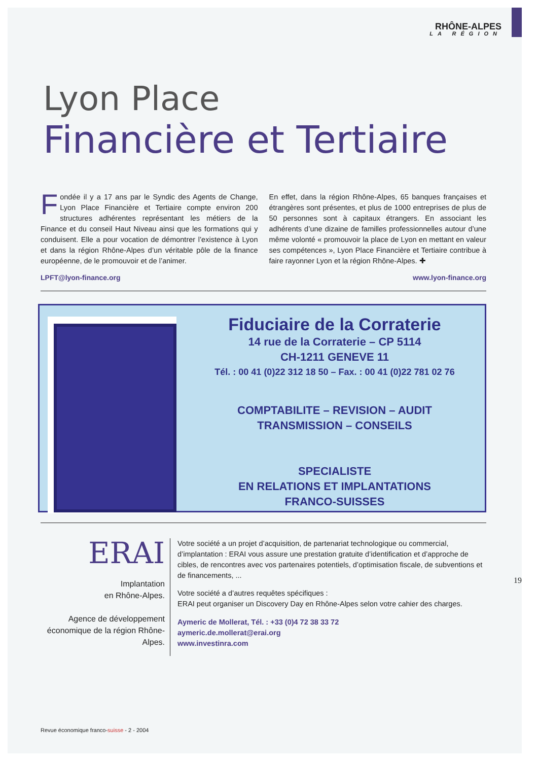RHÔNE-ALPES
LA RÉGION
Lyon Place
Financière et Tertiaire
Fondée il y a 17 ans par le Syndic des Agents de Change, Lyon Place Financière et Tertiaire compte environ 200 structures adhérentes représentant les métiers de la Finance et du conseil Haut Niveau ainsi que les formations qui y conduisent. Elle a pour vocation de démontrer l’existence à Lyon et dans la région Rhône-Alpes d’un véritable pôle de la finance européenne, de le promouvoir et de l’animer.
En effet, dans la région Rhône-Alpes, 65 banques françaises et étrangères sont présentes, et plus de 1000 entreprises de plus de 50 personnes sont à capitaux étrangers. En associant les adhérents d’une dizaine de familles professionnelles autour d’une même volonté « promouvoir la place de Lyon en mettant en valeur ses compétences », Lyon Place Financière et Tertiaire contribue à faire rayonner Lyon et la région Rhône-Alpes. ✚
LPFT@lyon-finance.org www.lyon-finance.org
Fiduciaire de la Corraterie
14 rue de la Corraterie – CP 5114
CH-1211 GENEVE 11
Tél. : 00 41 (0)22 312 18 50 – Fax. : 00 41 (0)22 781 02 76
COMPTABILITE – REVISION – AUDIT
TRANSMISSION – CONSEILS
SPECIALISTE
EN RELATIONS ET IMPLANTATIONS
FRANCO-SUISSES
ERAI
Implantation
en Rhône-Alpes.
Agence de développement économique de la région Rhône-Alpes.
Votre société a un projet d’acquisition, de partenariat technologique ou commercial, d’implantation : ERAI vous assure une prestation gratuite d’identification et d’approche de cibles, de rencontres avec vos partenaires potentiels, d’optimisation fiscale, de subventions et de financements, ...
Votre société a d’autres requêtes spécifiques :
ERAI peut organiser un Discovery Day en Rhône-Alpes selon votre cahier des charges.
Aymeric de Mollerat, Tél. : +33 (0)4 72 38 33 72
aymeric.de.mollerat@erai.org
www.investinra.com
Revue économique franco-suisse - 2 - 2004
19